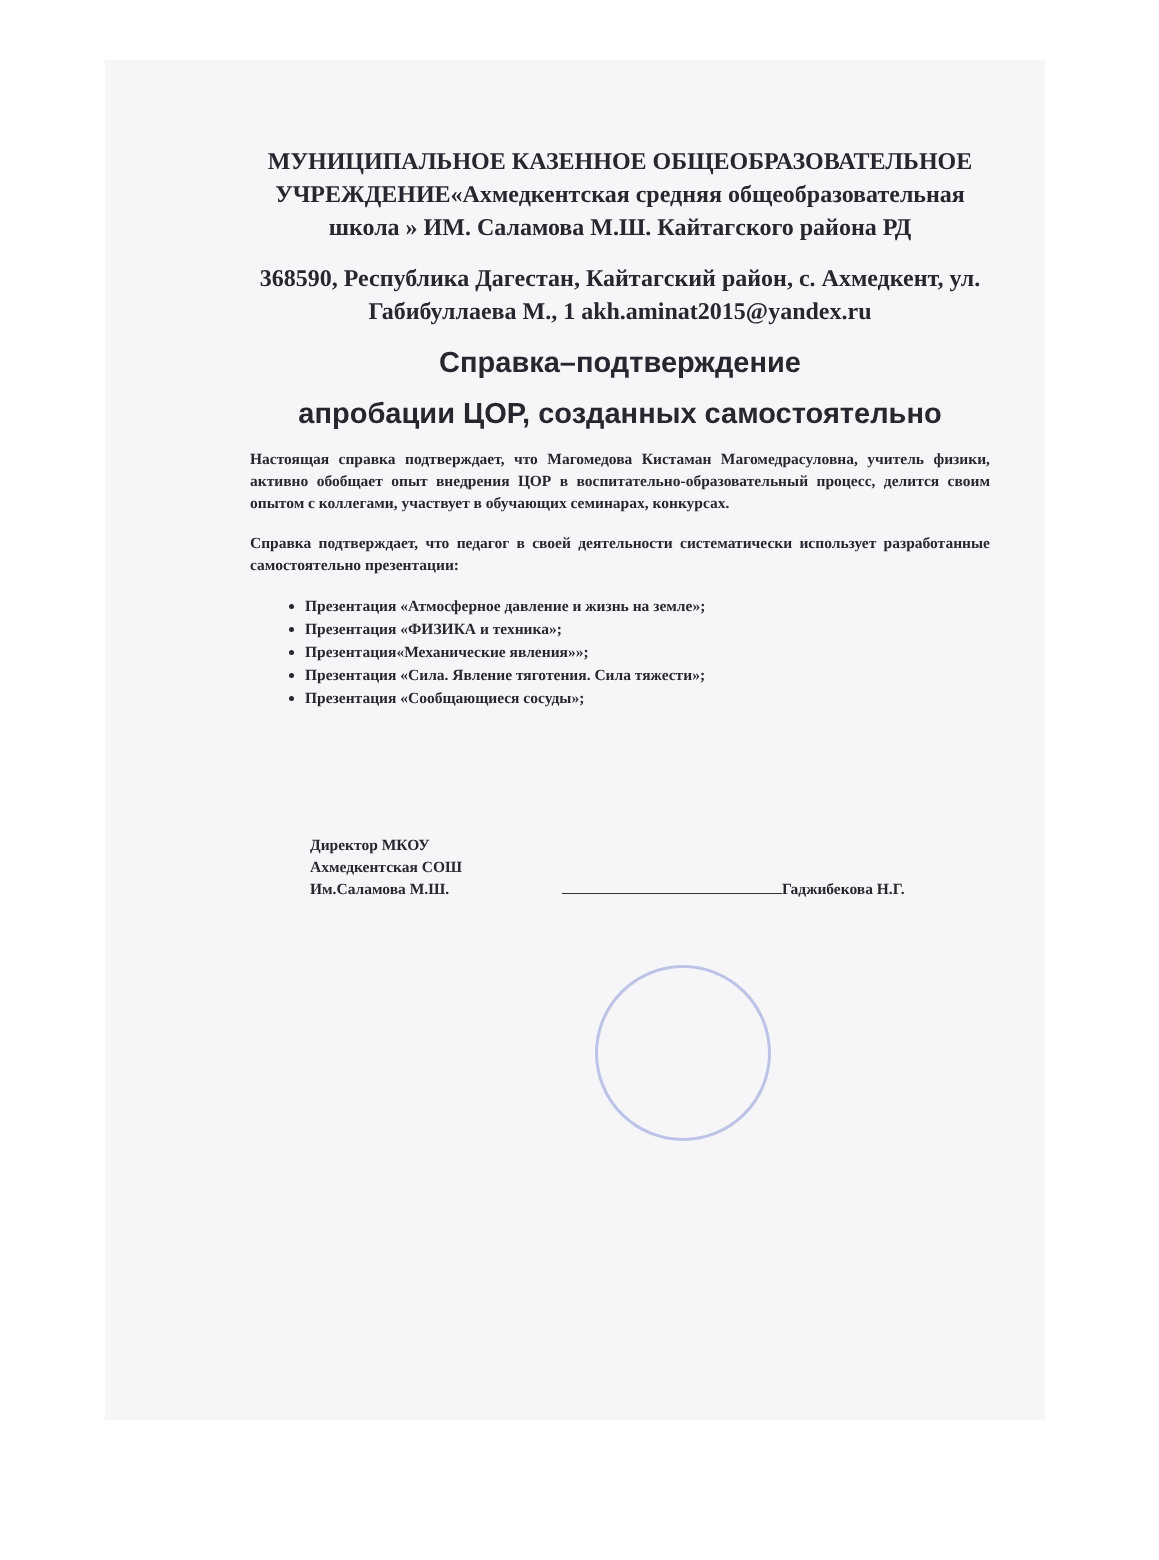МУНИЦИПАЛЬНОЕ КАЗЕННОЕ ОБЩЕОБРАЗОВАТЕЛЬНОЕ УЧРЕЖДЕНИЕ«Ахмедкентская средняя общеобразовательная школа » ИМ. Саламова М.Ш. Кайтагского района РД
368590, Республика Дагестан, Кайтагский район, с. Ахмедкент, ул. Габибуллаева М., 1 akh.aminat2015@yandex.ru
Справка–подтверждение
апробации ЦОР, созданных самостоятельно
Настоящая справка подтверждает, что Магомедова Кистаман Магомедрасуловна, учитель физики, активно обобщает опыт внедрения ЦОР в воспитательно-образовательный процесс, делится своим опытом с коллегами, участвует в обучающих семинарах, конкурсах.
Справка подтверждает, что педагог в своей деятельности систематически использует разработанные самостоятельно презентации:
Презентация «Атмосферное давление и жизнь на земле»;
Презентация «ФИЗИКА и техника»;
Презентация«Механические явления»»;
Презентация «Сила. Явление тяготения. Сила тяжести»;
Презентация «Сообщающиеся сосуды»;
Директор МКОУ
Ахмедкентская СОШ
Им.Саламова М.Ш.
Гаджибекова Н.Г.